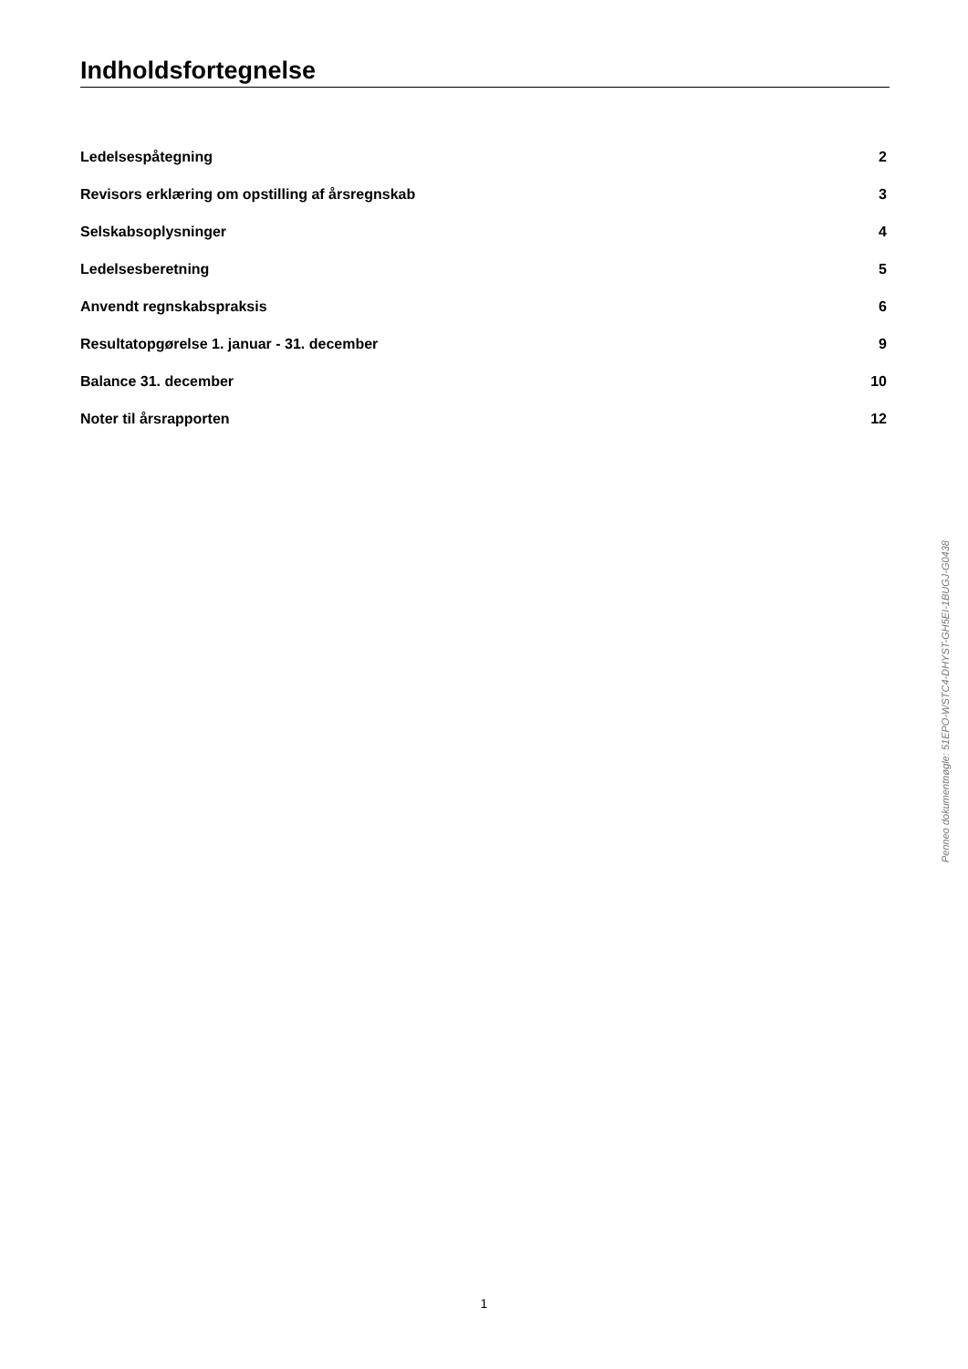Indholdsfortegnelse
Ledelsespåtegning 2
Revisors erklæring om opstilling af årsregnskab 3
Selskabsoplysninger 4
Ledelsesberetning 5
Anvendt regnskabspraksis 6
Resultatopgørelse 1. januar - 31. december 9
Balance 31. december 10
Noter til årsrapporten 12
Penneo dokumentnøgle: 51EPO-WSTC4-DHYST-GH5EI-1BUGJ-G0438
1